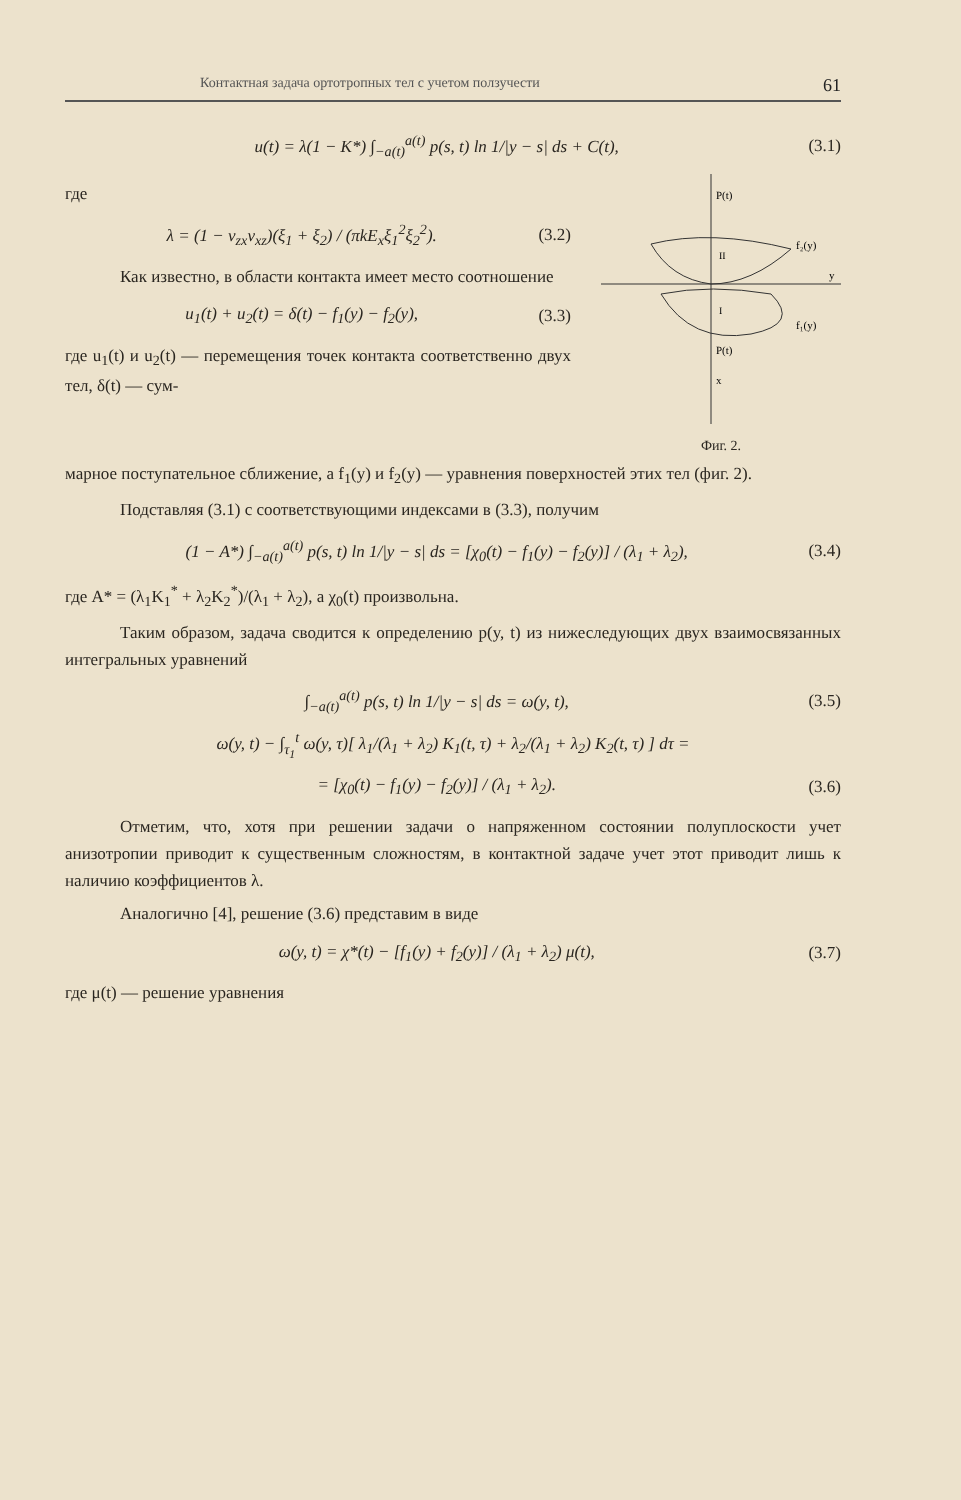Контактная задача ортотропных тел с учетом ползучести 61
u(t) = λ(1 − K*) ∫<sub>−a(t)</sub><sup>a(t)</sup> p(s, t) ln 1/|y − s| ds + C(t),
(3.1)
где
λ = (1 − ν<sub>zx</sub>ν<sub>xz</sub>)(ξ<sub>1</sub> + ξ<sub>2</sub>) / (πkE<sub>x</sub>ξ<sub>1</sub><sup>2</sup>ξ<sub>2</sub><sup>2</sup>).
(3.2)
Как известно, в области контакта имеет место соотношение
u<sub>1</sub>(t) + u<sub>2</sub>(t) = δ(t) − f<sub>1</sub>(y) − f<sub>2</sub>(y),
(3.3)
где u<sub>1</sub>(t) и u<sub>2</sub>(t) — перемещения точек контакта соответственно двух тел, δ(t) — сум-
P(t)
f₂(y)
y
f₁(y)
P(t)
x
II
I
Фиг. 2.
марное поступательное сближение, а f<sub>1</sub>(y) и f<sub>2</sub>(y) — уравнения поверхностей этих тел (фиг. 2).
Подставляя (3.1) с соответствующими индексами в (3.3), получим
(1 − A*) ∫<sub>−a(t)</sub><sup>a(t)</sup> p(s, t) ln 1/|y − s| ds = [χ<sub>0</sub>(t) − f<sub>1</sub>(y) − f<sub>2</sub>(y)] / (λ<sub>1</sub> + λ<sub>2</sub>),
(3.4)
где A* = (λ<sub>1</sub>K<sub>1</sub><sup>*</sup> + λ<sub>2</sub>K<sub>2</sub><sup>*</sup>)/(λ<sub>1</sub> + λ<sub>2</sub>), а χ<sub>0</sub>(t) произвольна.
Таким образом, задача сводится к определению p(y, t) из нижеследующих двух взаимосвязанных интегральных уравнений
∫<sub>−a(t)</sub><sup>a(t)</sup> p(s, t) ln 1/|y − s| ds = ω(y, t),
(3.5)
ω(y, t) − ∫<sub>τ<sub>1</sub></sub><sup>t</sup> ω(y, τ)[ λ<sub>1</sub>/(λ<sub>1</sub> + λ<sub>2</sub>) K<sub>1</sub>(t, τ) + λ<sub>2</sub>/(λ<sub>1</sub> + λ<sub>2</sub>) K<sub>2</sub>(t, τ) ] dτ =
= [χ<sub>0</sub>(t) − f<sub>1</sub>(y) − f<sub>2</sub>(y)] / (λ<sub>1</sub> + λ<sub>2</sub>).
(3.6)
Отметим, что, хотя при решении задачи о напряженном состоянии полуплоскости учет анизотропии приводит к существенным сложностям, в контактной задаче учет этот приводит лишь к наличию коэффициентов λ.
Аналогично [4], решение (3.6) представим в виде
ω(y, t) = χ*(t) − [f<sub>1</sub>(y) + f<sub>2</sub>(y)] / (λ<sub>1</sub> + λ<sub>2</sub>) μ(t),
(3.7)
где μ(t) — решение уравнения